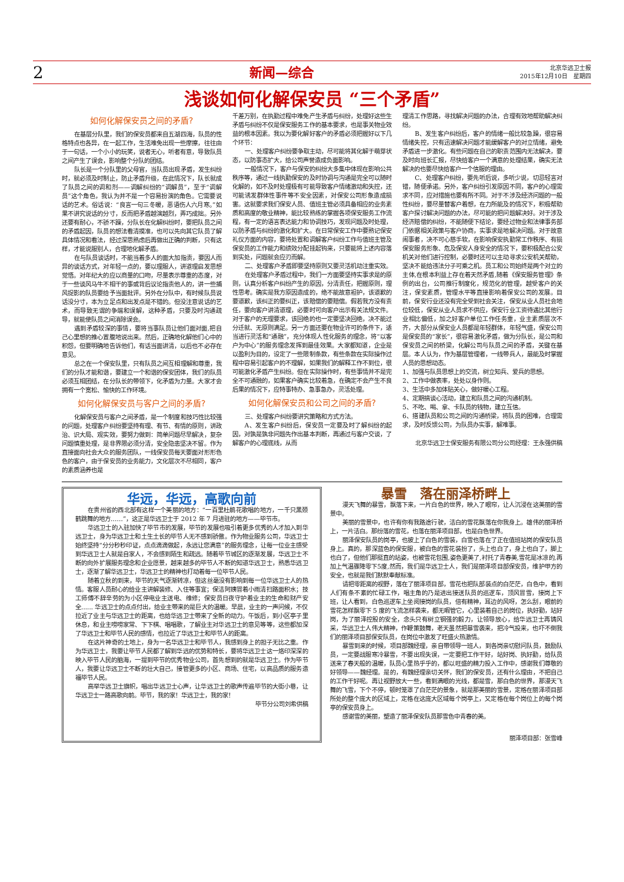2 新闻—综合 北京华远卫士报
2015年12月10日　星期四
浅谈如何化解保安员 “三个矛盾”
如何化解保安员之间的矛盾?
在基层分队里，我们的保安员都来自五湖四海，队员的性格特点也各异，在一起工作，生活难免出现一些摩擦，往往由于一句话，一个小小的玩笑，说者无心，听者有意，导致队员之间产生了误会，影响整个分队的团结。
队长是一个分队里的父母官，当队员出现矛盾，发生纠纷时，就必须及时制止，防止矛盾升级，在此情况下，队长就成了队员之间的调和剂——调解纠纷的“调解员”，至于“调解员”这个角色，我认为并不是一个容易扮演的角色。它需要说话的艺术。俗话说：“良言一句三冬暖，恶语伤人六月寒。”如果不讲究说话的分寸，反而把矛盾越演越烈，弄巧成拙。另外还要有耐心，不骄不躁，分队长在化解纠纷时，要把队员之间的矛盾起因，队员的想法看清摸准，也可以先向其它队员了解具体情况和看法，经过深思熟虑后再做出正确的判断，只有这样，才能说服别人，合理地化解矛盾。
在与队员谈话时，不能当着多人的面大加指责，要因人而异的谈话方式，对年轻一点的，要以理服人，讲道理启发思想觉悟。对年纪大的应以商量的口吻，尽量表示尊重的态度，对于一些谈风马牛不相干的事或背后议论指责他人的，讲一些捕风捉影的队员要给予当面批评。另外在分队中，有时候队员说话没分寸，本为立足点和出发点是不错的。但没注意说话的艺术，而导致无谓的争端和误解，这种矛盾，只要及时沟通疏导，就能使队员之间消除误会。
遇到矛盾较深的事情，要将当事队员让他们面对面,把自己心里想的推心置腹地说出来。然后，正确地化解他们心中的积怨，但要明确地告诉他们，有话当面讲清，以后也不必存在意见。
总之在一个保安队里，只有队员之间互相理解和尊重，我们的分队才能和谐，要建立一个和谐的保安团体，我们的队员必须互相团结，在分队长的带领下，化矛盾为力量。大家才会拥有一个宽松、愉快的工作环境。
如何化解保安员与客户之间的矛盾?
化解保安员与客户之间矛盾，是一个制度和技巧性比较强的问题，处理客户纠纷要坚持有理、有节、有情的原则，讲政治、识大局、观实效，要努力做到：简单问题尽早解决，复杂问题慎重处理，是非界限必须分清，安全隐患坚决不留。作为直接面向社会大众的服务团队，一线保安员每天要面对形形色色的客户，由于保安员的业务能力，文化层次不尽相同，客户的素质涵养也是
千差万别，在执勤过程中难免产生矛盾与纠纷，处理好这些生矛盾与纠纷不仅是保安服务工作的基本要求，也是事关物业效益的根本因素。我以为要化解好客户的矛盾必须把握好以下几个环节：
一、处理客户纠纷要争取主动，尽可能将其化解于萌芽状态，以防事态扩大，给公司声誉造成负面影响。
一般情况下，客户与保安的纠纷大多集中体现在影响公共秩序等，通过一线执勤保安的及时协调与沟通是完全可以随时化解的，如不及时处理极有可能导致客户情绪激动和失控，还可能诱发群体性事件等不安全因素，对保安公司形象造成损害。这就要求我们保安人员、值班主管必须具备相应的业务素质和高度的敬业精神，能比较熟练的掌握各项保安服务工作流程，有一定的语言表达能力和协调技巧，发现问题及时处理，以防矛盾与纠纷的激化和扩大。在日常保安工作中要熟记保安礼仪方面的内容，要将处置和调解客户纠纷工作与值班主管及保安员的工作能力和绩效分配挂起钩来，只要能将上述内容落到实处，问题就会应刃而解。
二、处理客户矛盾即要坚持原则又要灵活机动注重实效。
在处理客户矛盾过程中，我们一方面要坚持实事求是的原则，认真分析客户纠纷产生的原因，分清责任，把握原则，理性思考。确实是我方原因造成的，绝不能故意袒护，该道歉的要道歉，该纠正的要纠正，该赔偿的要赔偿。假若我方没有责任，要向客户讲清道理，必要时可向客户出示有关法规文件。对于客户的无理要求，该回绝的也一定要坚决回绝，决不能过分迁就、无原则满足。另一方面还要在物业许可的条件下，适当进行灵活和“通融”，充分体现人性化服务的理念，将“以客户为中心”的服务理念发挥到最佳效果。大家都知道，企业是以盈利为目的，设定了一些限制条款，有些条款在实际操作过程中容易引起客户的不理解，如果我们的解释工作不到位，很可能激化矛盾产生纠纷。但在实际操作时，有些事情并不是完全不可通融的，如果客户确实比较着急，在确定不会产生不良后果的情况下，应特事特办、急事急办，灵活处理。
如何化解保安员和公司之间的矛盾?
三、处理客户纠纷要讲究策略和方式方法。
A、发生客户纠纷后，保安员一定要及时了解纠纷的起因，对孰是孰非问题先作出基本判断，再通过与客户交谈，了解客户的心理底线，从而
理清工作思路，寻找解决问题的办法，合理有效地帮助解决纠纷。
B、发生客户纠纷后，客户的情绪一般比较急躁，很容易情绪失控，只有迅速解决问题才能缓解客户的对立情绪，避免矛盾进一步激化。有些问题在自己的职责范围内无法解决，要及时向班长汇报，尽快给客户一个满意的处理结果，确实无法解决的也要尽快给客户一个信服的理由。
C、处理客户纠纷，要先听后说，多听少说，切忌轻言对错，随便承诺。另外，客户纠纷引发原因不同，客户的心理需求不同，应对措施也要有所不同。对于不涉及经济问题的一般性纠纷，要尽量替客户着想，在力所能及的情况下，积极帮助客户探讨解决问题的办法，尽可能的把问题解决好。对于涉及经济赔偿的纠纷，不能随便下结论，要经过物业和法律事务部门依据相关政策与客户协商，实事求是地解决问题。对于故意闹事者，决不可心慈手软，在影响保安执勤常工作秩序、有损保安服务形象、危及保安人身安全的情况下，要积极配合公安机关对他们进行控制，必要时还可以主动寻求公安机关帮助，坚决不能给违法分子可乘之机。员工和公司始终是两个对立的主体,在根本利益上存在着天然矛盾,随着《保安服务管理》条例的出台，公司推行制度化，规范化的管理，越受客户的关注，保安素质，管理水平等直接影响着保安公司的发展。目前，保安行业还没有完全受到社会关注，保安从业人员社会地位较低，保安从业人员求不供应，保安行业工资待遇比其他行业相比偏低，加之好客户单位工作任务重，业主素质层次不齐，大部分从保安业人员都是年轻群体，年轻气盛，保安公司是保安员的“家长”，很容易激化矛盾，做为分队长，是公司和保安员之间的桥梁，化解公司与队员之间的矛盾，关键在基层。本人认为，作为基层管理者，一线带兵人，最能及时掌握人员的思想动态。
1、加强与队员思想上的交流，树立知兵、爱兵的思想。
2、工作中做表率，处处以身作则。
3、生活中多加体贴关心，做好暖心工程。
4、定期搞谈心活动，建立和队员之间的沟通机制。
5、不吃、喝、拿、卡队员的钱物，建立互信。
6、搭建队员和公司之间的沟通桥梁，将队员的困难，合理需求，及时反馈公司，为队员办实事，解难事。
北京华远卫士保安服务有限公司分公司经理：王永强供稿
华远，华远，高歌向前
在贵州省的西北部有这样一个美丽的地方：“一百里杜鹃花歌唱的地方，一千只黑颈鹤跳舞的地方……”，这正是华远卫士于 2012 年 7 月进驻的地方——毕节市。
华远卫士的入驻加快了毕节市的发展，毕节的发展也吸引着更多优秀的人才加入到华远卫士，身为华远卫士和土生土长的毕节人无不感到骄傲。作为物业服务公司，华远卫士始终坚持“分分秒秒印证，点点滴滴做起，永远让您满意”的服务理念，让每一位业主感受到华远卫士人就是自家人，不会感到陌生和疏远。随着毕节城区的逐渐发展，华远卫士不断的向外扩展服务理念和企业愿景，越来越多的毕节人不断的知道华远卫士，熟悉华远卫士，逐渐了解华远卫士，华远卫士的精神也打动着每一位毕节人民。
随着立秋的到来，毕节的天气逐渐转凉，但这丝毫没有影响到每一位华远卫士人的热情。客服人员耐心的给业主讲解装修、入住等事宜；保洁阿姨冒着小雨清扫路面积水；技工师傅不辞辛劳的为小区停电业主送电、维修；保安员日夜守护着业主的生命和财产安全...... 华远卫士的点点付出，给业主带来的是巨大的温暖。早晨，业主的一声问候，不仅拉近了业主与华远卫士的距离，也给华远卫士带来了全新的动力。午饭后，到小区亭子里休息，和业主唠唠家常、下下棋、唱唱歌，了解业主对华远卫士的意见等等，这些都加深了华远卫士和毕节人民的感情，也拉近了华远卫士和毕节人的距离。
在这片神奇的土地上，身为一名华远卫士和毕节人，我感到身上的担子无比之重。作为华远卫士，我要让毕节人民都了解到华远的优势和特长，要将华远卫士这一烙印深深的映入毕节人民的脑海，一提到毕节的优秀物业公司，首先想到的就是华远卫士。作为毕节人，我要让华远卫士不断的壮大自己，接管更多的小区、商场、住宅，以高品质的服务造福毕节人民。
高举华远卫士旗帜，唱出华远卫士心声，让华远卫士的歌声传遍毕节的大街小巷，让华远卫士一路高歌向前。毕节，我的家！华远卫士，我的家！
毕节分公司刘希供稿
暴雪　落在丽泽桥畔上
漫天飞舞的暴雪，飘落下来，一片白色的世界，映入了眼帘，让人沉浸在这美丽的雪景中。
美丽的雪景中，也许有你有我路途行驶，洁白的雪花飘落在你我身上。雄伟的丽泽桥上，一片洁白。那纷落的雪花，也落在丽泽项目部，也是白色世界。
丽泽保安队员的岗亭，也披上了白色的雪装，白雪也落在了正在值班站岗的保安队员身上。真的，那深蓝色的保安服，被白色的雪花装扮了，头上也白了，身上也白了，脚上也白了，但他们那挺直的站姿，也被雪花包围,姿色更美了,衬托了青春美,雪花是冰凉的,再加上气温骤降零下5度,然而，我们是华远卫士人，我们是丽泽项目部保安员，维护甲方的安全，也就是我们默默奉献标准。
请把零距离的视野，落在了丽泽项目部，雪花也把队部装点的白茫茫，白色中，看到人们有条不紊的忙碌工作，唱主角的乃是进出接送队员的巡逻车，顶风冒雪，接岗上下班，让人看到，白色巡逻车上坐阅接岗的队员，倍有精神，耳边的风呀，怎么刮，眼前的雪花怎样飘零下 5 度的飞流怎样袭来，都无暇管它，心里装着自己的岗位，执好勤，站好岗，为了丽泽控股的安全，念头只有树立钢强的毅力，让领导放心，给华远卫士再铸风采，华远卫士人伟大精神，作鞭策鼓舞，老天虽然把暴雪袭来，把冷气投来，也吓不倒我们的丽泽项目部保安队员，在岗位中激发了旺盛火热激情。
暴雪到来的时候，项目部魏经理，亲自带领导一班人，到各岗亲切慰问队员，鼓励队员，一定要战服寒冷暴雪，不要出现失误，一定要把工作干好，站好岗、执好勤，给队员送来了春天般的温暖，队员心里热乎乎的，都以旺盛的精力投入工作中，感谢我们尊敬的好领导——魏经理。是的，有魏经理亲切关怀，我们的保安员，还有什么理由，不把自己的工作干好呢。再让视野放大一些，看到满眼的光线，都是雪，那白色的世界，那漫天飞舞的飞雪，下个不停，顿时笼罩了白茫茫的景象，就是那美丽的雪景，定格在丽泽项目部所处的整个庞大的区域上，定格在这庞大区域每个岗亭上，又定格在每个岗位上的每个岗亭的保安员身上。
感谢雪的美丽，塑造了丽泽保安队员那雪色中青春的美。
丽泽项目部：张雪峰